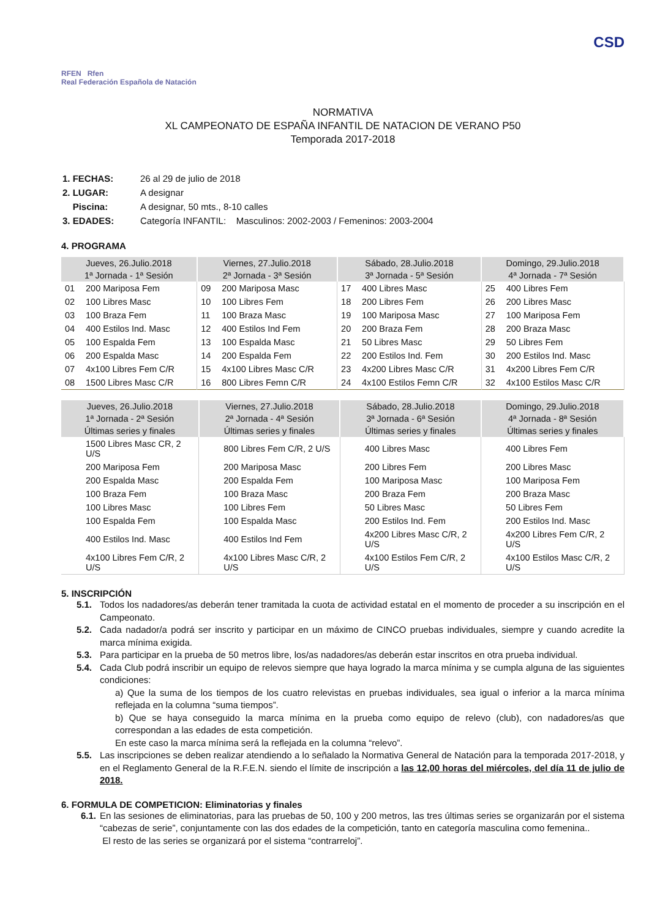RFEN Rfen
Real Federación Española de Natación
CSD
NORMATIVA
XL CAMPEONATO DE ESPAÑA INFANTIL DE NATACION DE VERANO P50
Temporada 2017-2018
| 1. FECHAS: | 26 al 29 de julio de 2018 |
| 2. LUGAR: | A designar |
| Piscina: | A designar, 50 mts., 8-10 calles |
| 3. EDADES: | Categoría INFANTIL: Masculinos: 2002-2003 / Femeninos: 2003-2004 |
4. PROGRAMA
| Jueves, 26.Julio.2018 | | Viernes, 27.Julio.2018 | | Sábado, 28.Julio.2018 | | Domingo, 29.Julio.2018 | |
| --- | --- | --- | --- | --- | --- | --- | --- |
| 1ª Jornada - 1ª Sesión | | 2ª Jornada - 3ª Sesión | | 3ª Jornada - 5ª Sesión | | 4ª Jornada - 7ª Sesión | |
| 01 | 200 Mariposa Fem | 09 | 200 Mariposa Masc | 17 | 400 Libres Masc | 25 | 400 Libres Fem |
| 02 | 100 Libres Masc | 10 | 100 Libres Fem | 18 | 200 Libres Fem | 26 | 200 Libres Masc |
| 03 | 100 Braza Fem | 11 | 100 Braza Masc | 19 | 100 Mariposa Masc | 27 | 100 Mariposa Fem |
| 04 | 400 Estilos Ind. Masc | 12 | 400 Estilos Ind Fem | 20 | 200 Braza Fem | 28 | 200 Braza Masc |
| 05 | 100 Espalda Fem | 13 | 100 Espalda Masc | 21 | 50 Libres Masc | 29 | 50 Libres Fem |
| 06 | 200 Espalda Masc | 14 | 200 Espalda Fem | 22 | 200 Estilos Ind. Fem | 30 | 200 Estilos Ind. Masc |
| 07 | 4x100 Libres Fem C/R | 15 | 4x100 Libres Masc C/R | 23 | 4x200 Libres Masc C/R | 31 | 4x200 Libres Fem C/R |
| 08 | 1500 Libres Masc C/R | 16 | 800 Libres Femn C/R | 24 | 4x100 Estilos Femn C/R | 32 | 4x100 Estilos Masc C/R |
| Jueves, 26.Julio.2018 | | Viernes, 27.Julio.2018 | | Sábado, 28.Julio.2018 | | Domingo, 29.Julio.2018 | |
| --- | --- | --- | --- | --- | --- | --- | --- |
| 1ª Jornada - 2ª Sesión | | 2ª Jornada - 4ª Sesión | | 3ª Jornada - 6ª Sesión | | 4ª Jornada - 8ª Sesión | |
| Últimas series y finales | | Últimas series y finales | | Últimas series y finales | | Últimas series y finales | |
| | 1500 Libres Masc CR, 2 U/S | | 800 Libres Fem C/R, 2 U/S | | 400 Libres Masc | | 400 Libres Fem |
| | 200 Mariposa Fem | | 200 Mariposa Masc | | 200 Libres Fem | | 200 Libres Masc |
| | 200 Espalda Masc | | 200 Espalda Fem | | 100 Mariposa Masc | | 100 Mariposa Fem |
| | 100 Braza Fem | | 100 Braza Masc | | 200 Braza Fem | | 200 Braza Masc |
| | 100 Libres Masc | | 100 Libres Fem | | 50 Libres Masc | | 50 Libres Fem |
| | 100 Espalda Fem | | 100 Espalda Masc | | 200 Estilos Ind. Fem | | 200 Estilos Ind. Masc |
| | 400 Estilos Ind. Masc | | 400 Estilos Ind Fem | | 4x200 Libres Masc C/R, 2 U/S | | 4x200 Libres Fem C/R, 2 U/S |
| | 4x100 Libres Fem C/R, 2 U/S | | 4x100 Libres Masc C/R, 2 U/S | | 4x100 Estilos Fem C/R, 2 U/S | | 4x100 Estilos Masc C/R, 2 U/S |
5. INSCRIPCIÓN
5.1. Todos los nadadores/as deberán tener tramitada la cuota de actividad estatal en el momento de proceder a su inscripción en el Campeonato.
5.2. Cada nadador/a podrá ser inscrito y participar en un máximo de CINCO pruebas individuales, siempre y cuando acredite la marca mínima exigida.
5.3. Para participar en la prueba de 50 metros libre, los/as nadadores/as deberán estar inscritos en otra prueba individual.
5.4. Cada Club podrá inscribir un equipo de relevos siempre que haya logrado la marca mínima y se cumpla alguna de las siguientes condiciones:
a) Que la suma de los tiempos de los cuatro relevistas en pruebas individuales, sea igual o inferior a la marca mínima reflejada en la columna “suma tiempos”.
b) Que se haya conseguido la marca mínima en la prueba como equipo de relevo (club), con nadadores/as que correspondan a las edades de esta competición.
En este caso la marca mínima será la reflejada en la columna “relevo”.
5.5. Las inscripciones se deben realizar atendiendo a lo señalado la Normativa General de Natación para la temporada 2017-2018, y en el Reglamento General de la R.F.E.N. siendo el límite de inscripción a las 12,00 horas del miércoles, del día 11 de julio de 2018.
6. FORMULA DE COMPETICION: Eliminatorias y finales
6.1. En las sesiones de eliminatorias, para las pruebas de 50, 100 y 200 metros, las tres últimas series se organizarán por el sistema “cabezas de serie”, conjuntamente con las dos edades de la competición, tanto en categoría masculina como femenina..
El resto de las series se organizará por el sistema “contrarreloj”.